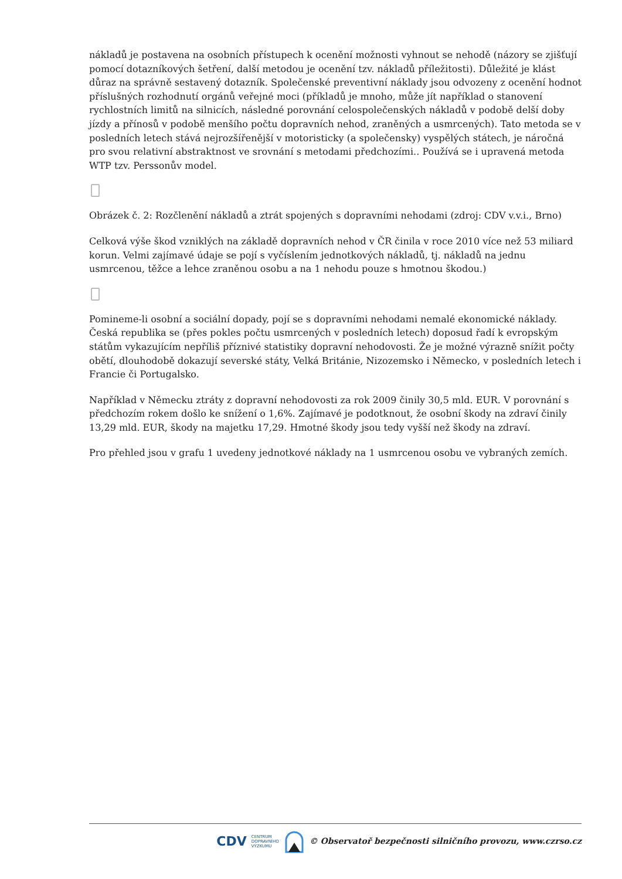nákladů je postavena na osobních přístupech k ocenění možnosti vyhnout se nehodě (názory se zjišťují pomocí dotazníkových šetření, další metodou je ocenění tzv. nákladů příležitosti). Důležité je klást důraz na správně sestavený dotazník. Společenské preventivní náklady jsou odvozeny z ocenění hodnot příslušných rozhodnutí orgánů veřejné moci (příkladů je mnoho, může jít například o stanovení rychlostních limitů na silnicích, následné porovnání celospolečenských nákladů v podobě delší doby jízdy a přínosů v podobě menšího počtu dopravních nehod, zraněných a usmrcených). Tato metoda se v posledních letech stává nejrozšířenější v motoristicky (a společensky) vyspělých státech, je náročná pro svou relativní abstraktnost ve srovnání s metodami předchozími.. Používá se i upravená metoda WTP tzv. Perssonův model.
Obrázek č. 2: Rozčlenění nákladů a ztrát spojených s dopravními nehodami (zdroj: CDV v.v.i., Brno)
Celková výše škod vzniklých na základě dopravních nehod v ČR činila v roce 2010 více než 53 miliard korun. Velmi zajímavé údaje se pojí s vyčíslením jednotkových nákladů, tj. nákladů na jednu usmrcenou, těžce a lehce zraněnou osobu a na 1 nehodu pouze s hmotnou škodou.)
Pomineme-li osobní a sociální dopady, pojí se s dopravními nehodami nemalé ekonomické náklady. Česká republika se (přes pokles počtu usmrcených v posledních letech) doposud řadí k evropským státům vykazujícím nepříliš příznivé statistiky dopravní nehodovosti. Že je možné výrazně snížit počty obětí, dlouhodobě dokazují severské státy, Velká Británie, Nizozemsko i Německo, v posledních letech i Francie či Portugalsko.
Například v Německu ztráty z dopravní nehodovosti za rok 2009 činily 30,5 mld. EUR. V porovnání s předchozím rokem došlo ke snížení o 1,6%. Zajímavé je podotknout, že osobní škody na zdraví činily 13,29 mld. EUR, škody na majetku 17,29. Hmotné škody jsou tedy vyšší než škody na zdraví.
Pro přehled jsou v grafu 1 uvedeny jednotkové náklady na 1 usmrcenou osobu ve vybraných zemích.
CDV CENTRUM
DOPRAVNÍHO
VÝZKUMU © Observatoř bezpečnosti silničního provozu, www.czrso.cz